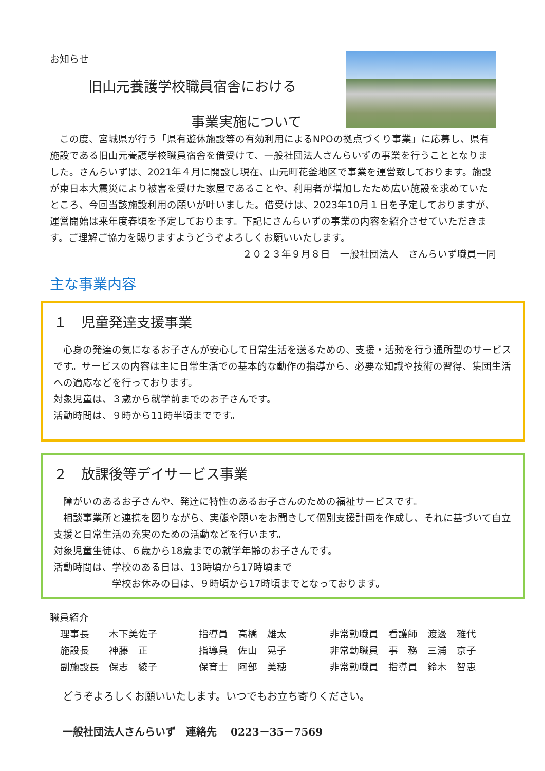お知らせ
旧山元養護学校職員宿舎における
事業実施について
　この度、宮城県が行う「県有遊休施設等の有効利用によるNPOの拠点づくり事業」に応募し、県有施設である旧山元養護学校職員宿舎を借受けて、一般社団法人さんらいずの事業を行うこととなりました。さんらいずは、2021年４月に開設し現在、山元町花釜地区で事業を運営致しております。施設が東日本大震災により被害を受けた家屋であることや、利用者が増加したため広い施設を求めていたところ、今回当該施設利用の願いが叶いました。借受けは、2023年10月１日を予定しておりますが、運営開始は来年度春頃を予定しております。下記にさんらいずの事業の内容を紹介させていただきます。ご理解ご協力を賜りますようどうぞよろしくお願いいたします。
２０２３年９月８日　一般社団法人　さんらいず職員一同
主な事業内容
１　児童発達支援事業
　心身の発達の気になるお子さんが安心して日常生活を送るための、支援・活動を行う通所型のサービスです。サービスの内容は主に日常生活での基本的な動作の指導から、必要な知識や技術の習得、集団生活への適応などを行っております。
対象児童は、３歳から就学前までのお子さんです。
活動時間は、９時から11時半頃までです。
２　放課後等デイサービス事業
　障がいのあるお子さんや、発達に特性のあるお子さんのための福祉サービスです。
　相談事業所と連携を図りながら、実態や願いをお聞きして個別支援計画を作成し、それに基づいて自立支援と日常生活の充実のための活動などを行います。
対象児童生徒は、６歳から18歳までの就学年齢のお子さんです。
活動時間は、学校のある日は、13時頃から17時頃まで
　　　　　　学校お休みの日は、９時頃から17時頃までとなっております。
職員紹介
理事長　　木下美佐子
指導員　高橋　雄太
非常勤職員　看護師　渡邊　雅代
施設長　　神藤　正
指導員　佐山　晃子
非常勤職員　事　務　三浦　京子
副施設長　保志　綾子
保育士　阿部　美穂
非常勤職員　指導員　鈴木　智恵
どうぞよろしくお願いいたします。いつでもお立ち寄りください。
一般社団法人さんらいず　連絡先　 0223－35－7569